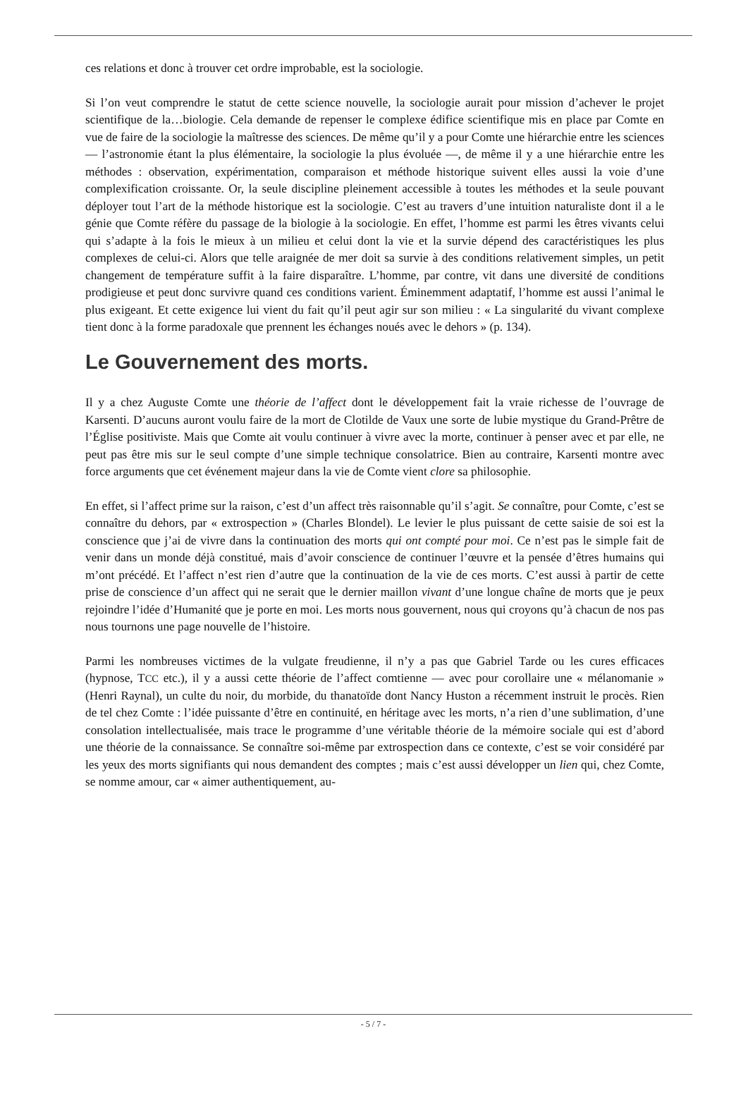ces relations et donc à trouver cet ordre improbable, est la sociologie.
Si l’on veut comprendre le statut de cette science nouvelle, la sociologie aurait pour mission d’achever le projet scientifique de la…biologie. Cela demande de repenser le complexe édifice scientifique mis en place par Comte en vue de faire de la sociologie la maîtresse des sciences. De même qu’il y a pour Comte une hiérarchie entre les sciences — l’astronomie étant la plus élémentaire, la sociologie la plus évoluée —, de même il y a une hiérarchie entre les méthodes : observation, expérimentation, comparaison et méthode historique suivent elles aussi la voie d’une complexification croissante. Or, la seule discipline pleinement accessible à toutes les méthodes et la seule pouvant déployer tout l’art de la méthode historique est la sociologie. C’est au travers d’une intuition naturaliste dont il a le génie que Comte réfère du passage de la biologie à la sociologie. En effet, l’homme est parmi les êtres vivants celui qui s’adapte à la fois le mieux à un milieu et celui dont la vie et la survie dépend des caractéristiques les plus complexes de celui-ci. Alors que telle araignée de mer doit sa survie à des conditions relativement simples, un petit changement de température suffit à la faire disparaître. L’homme, par contre, vit dans une diversité de conditions prodigieuse et peut donc survivre quand ces conditions varient. Éminemment adaptatif, l’homme est aussi l’animal le plus exigeant. Et cette exigence lui vient du fait qu’il peut agir sur son milieu : « La singularité du vivant complexe tient donc à la forme paradoxale que prennent les échanges noués avec le dehors » (p. 134).
Le Gouvernement des morts.
Il y a chez Auguste Comte une théorie de l’affect dont le développement fait la vraie richesse de l’ouvrage de Karsenti. D’aucuns auront voulu faire de la mort de Clotilde de Vaux une sorte de lubie mystique du Grand-Prêtre de l’Église positiviste. Mais que Comte ait voulu continuer à vivre avec la morte, continuer à penser avec et par elle, ne peut pas être mis sur le seul compte d’une simple technique consolatrice. Bien au contraire, Karsenti montre avec force arguments que cet événement majeur dans la vie de Comte vient clore sa philosophie.
En effet, si l’affect prime sur la raison, c’est d’un affect très raisonnable qu’il s’agit. Se connaître, pour Comte, c’est se connaître du dehors, par « extrospection » (Charles Blondel). Le levier le plus puissant de cette saisie de soi est la conscience que j’ai de vivre dans la continuation des morts qui ont compté pour moi. Ce n’est pas le simple fait de venir dans un monde déjà constitué, mais d’avoir conscience de continuer l’œuvre et la pensée d’êtres humains qui m’ont précédé. Et l’affect n’est rien d’autre que la continuation de la vie de ces morts. C’est aussi à partir de cette prise de conscience d’un affect qui ne serait que le dernier maillon vivant d’une longue chaîne de morts que je peux rejoindre l’idée d’Humanité que je porte en moi. Les morts nous gouvernent, nous qui croyons qu’à chacun de nos pas nous tournons une page nouvelle de l’histoire.
Parmi les nombreuses victimes de la vulgate freudienne, il n’y a pas que Gabriel Tarde ou les cures efficaces (hypnose, TCC etc.), il y a aussi cette théorie de l’affect comtienne — avec pour corollaire une « mélanomanie » (Henri Raynal), un culte du noir, du morbide, du thanatoïde dont Nancy Huston a récemment instruit le procès. Rien de tel chez Comte : l’idée puissante d’être en continuité, en héritage avec les morts, n’a rien d’une sublimation, d’une consolation intellectualisée, mais trace le programme d’une véritable théorie de la mémoire sociale qui est d’abord une théorie de la connaissance. Se connaître soi-même par extrospection dans ce contexte, c’est se voir considéré par les yeux des morts signifiants qui nous demandent des comptes ; mais c’est aussi développer un lien qui, chez Comte, se nomme amour, car « aimer authentiquement, au-
- 5 / 7 -